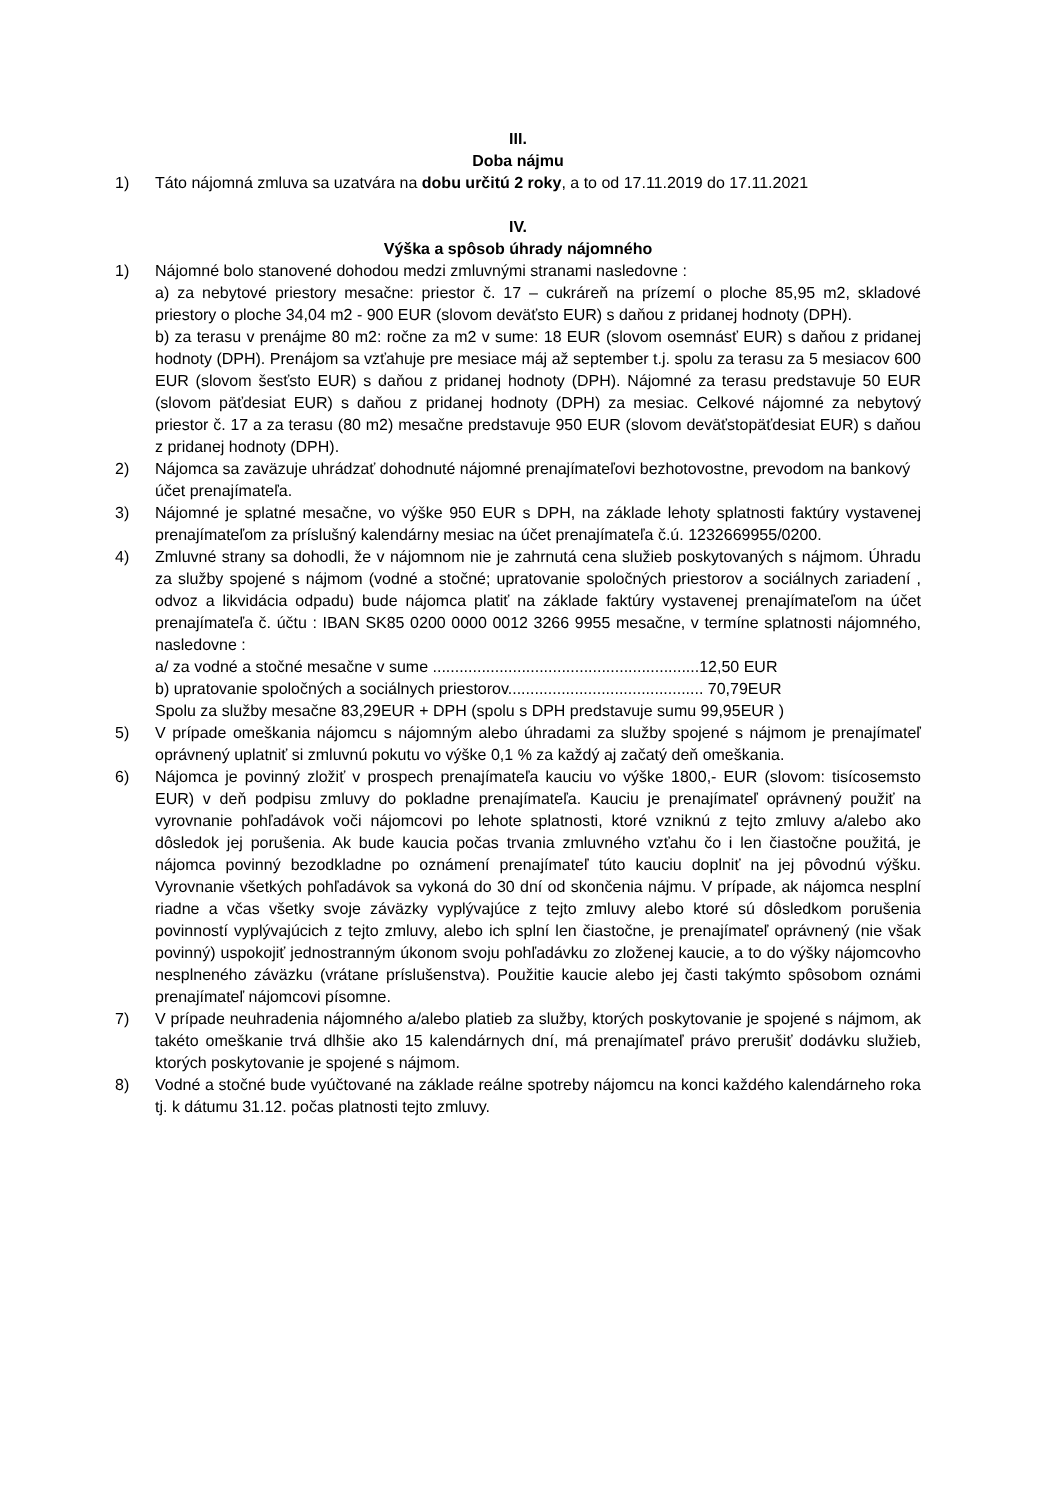III.
Doba nájmu
1) Táto nájomná zmluva sa uzatvára na dobu určitú 2 roky, a to od 17.11.2019 do 17.11.2021
IV.
Výška a spôsob úhrady nájomného
1) Nájomné bolo stanovené dohodou medzi zmluvnými stranami nasledovne :
a) za nebytové priestory mesačne: priestor č. 17 – cukráreň na prízemí o ploche 85,95 m2, skladové priestory o ploche 34,04 m2 - 900 EUR (slovom deväťsto EUR) s daňou z pridanej hodnoty (DPH).
b) za terasu v prenájme 80 m2: ročne za m2 v sume: 18 EUR (slovom osemnásť EUR) s daňou z pridanej hodnoty (DPH). Prenájom sa vzťahuje pre mesiace máj až september t.j. spolu za terasu za 5 mesiacov 600 EUR (slovom šesťsto EUR) s daňou z pridanej hodnoty (DPH). Nájomné za terasu predstavuje 50 EUR (slovom päťdesiat EUR) s daňou z pridanej hodnoty (DPH) za mesiac. Celkové nájomné za nebytový priestor č. 17 a za terasu (80 m2) mesačne predstavuje 950 EUR (slovom deväťstopäťdesiat EUR) s daňou z pridanej hodnoty (DPH).
2) Nájomca sa zaväzuje uhrádzať dohodnuté nájomné prenajímateľovi bezhotovostne, prevodom na bankový účet prenajímateľa.
3) Nájomné je splatné mesačne, vo výške 950 EUR s DPH, na základe lehoty splatnosti faktúry vystavenej prenajímateľom za príslušný kalendárny mesiac na účet prenajímateľa č.ú. 1232669955/0200.
4) Zmluvné strany sa dohodli, že v nájomnom nie je zahrnutá cena služieb poskytovaných s nájmom. Úhradu za služby spojené s nájmom (vodné a stočné; upratovanie spoločných priestorov a sociálnych zariadení , odvoz a likvidácia odpadu) bude nájomca platiť na základe faktúry vystavenej prenajímateľom na účet prenajímateľa č. účtu : IBAN SK85 0200 0000 0012 3266 9955 mesačne, v termíne splatnosti nájomného, nasledovne :
a/ za vodné a stočné mesačne v sume ............................................................12,50 EUR
b) upratovanie spoločných a sociálnych priestorov............................................ 70,79EUR
Spolu za služby mesačne 83,29EUR + DPH (spolu s DPH predstavuje sumu 99,95EUR )
5) V prípade omeškania nájomcu s nájomným alebo úhradami za služby spojené s nájmom je prenajímateľ oprávnený uplatniť si zmluvnú pokutu vo výške 0,1 % za každý aj začatý deň omeškania.
6) Nájomca je povinný zložiť v prospech prenajímateľa kauciu vo výške 1800,- EUR (slovom: tisícosemsto EUR) v deň podpisu zmluvy do pokladne prenajímateľa. Kauciu je prenajímateľ oprávnený použiť na vyrovnanie pohľadávok voči nájomcovi po lehote splatnosti, ktoré vzniknú z tejto zmluvy a/alebo ako dôsledok jej porušenia. Ak bude kaucia počas trvania zmluvného vzťahu čo i len čiastočne použitá, je nájomca povinný bezodkladne po oznámení prenajímateľ túto kauciu doplniť na jej pôvodnú výšku. Vyrovnanie všetkých pohľadávok sa vykoná do 30 dní od skončenia nájmu. V prípade, ak nájomca nesplní riadne a včas všetky svoje záväzky vyplývajúce z tejto zmluvy alebo ktoré sú dôsledkom porušenia povinností vyplývajúcich z tejto zmluvy, alebo ich splní len čiastočne, je prenajímateľ oprávnený (nie však povinný) uspokojiť jednostranným úkonom svoju pohľadávku zo zloženej kaucie, a to do výšky nájomcovho nesplneného záväzku (vrátane príslušenstva). Použitie kaucie alebo jej časti takýmto spôsobom oznámi prenajímateľ nájomcovi písomne.
7) V prípade neuhradenia nájomného a/alebo platieb za služby, ktorých poskytovanie je spojené s nájmom, ak takéto omeškanie trvá dlhšie ako 15 kalendárnych dní, má prenajímateľ právo prerušiť dodávku služieb, ktorých poskytovanie je spojené s nájmom.
8) Vodné a stočné bude vyúčtované na základe reálne spotreby nájomcu na konci každého kalendárneho roka tj. k dátumu 31.12. počas platnosti tejto zmluvy.